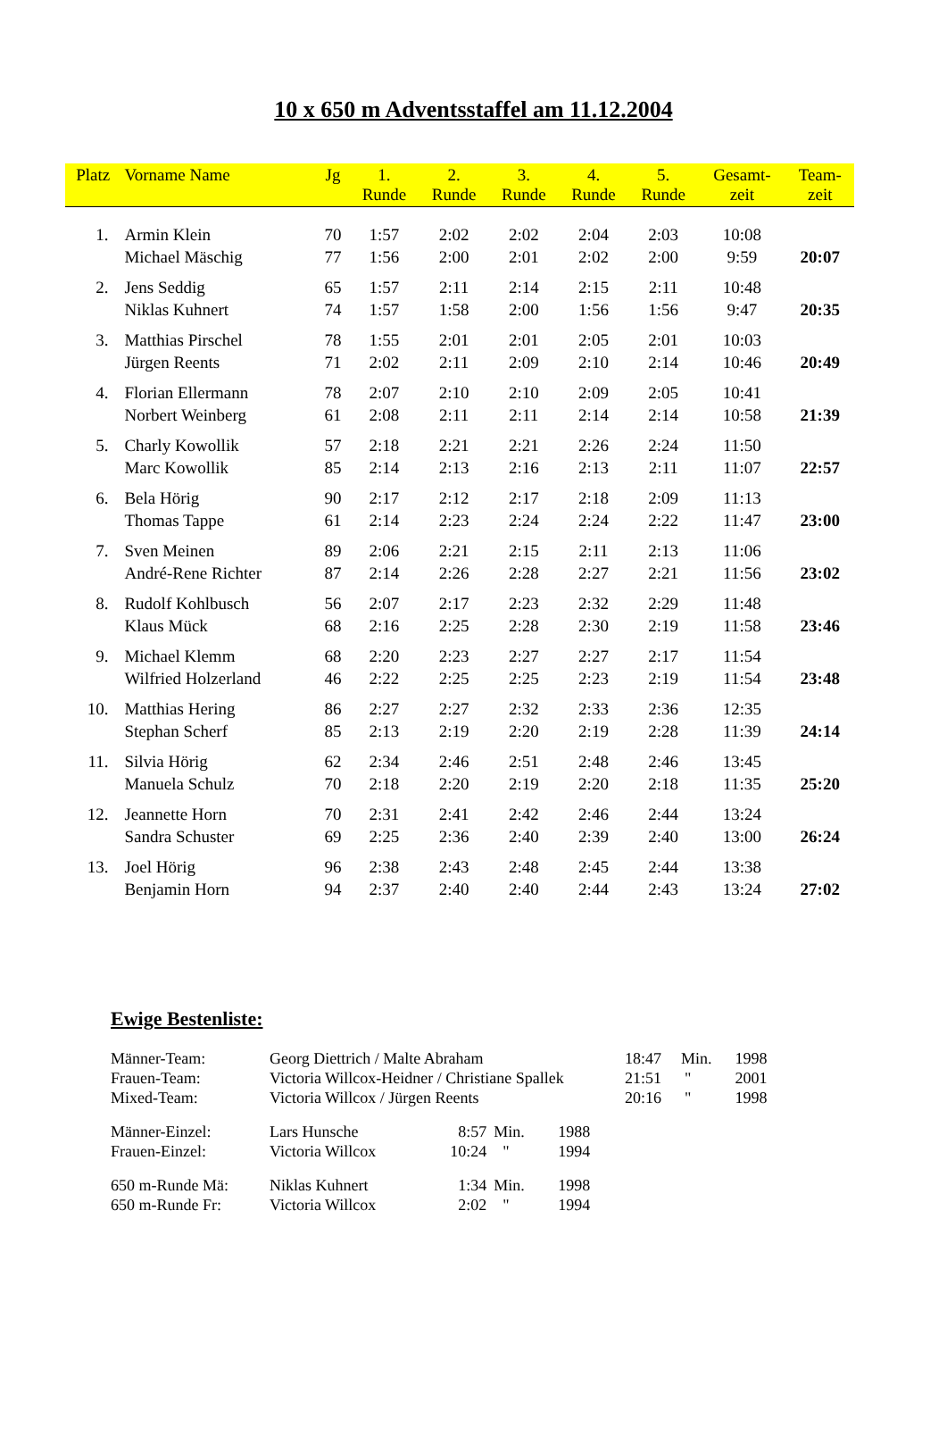10 x 650 m Adventsstaffel am 11.12.2004
| Platz | Vorname Name | Jg | 1. Runde | 2. Runde | 3. Runde | 4. Runde | 5. Runde | Gesamt- zeit | Team- zeit |
| --- | --- | --- | --- | --- | --- | --- | --- | --- | --- |
| 1. | Armin Klein | 70 | 1:57 | 2:02 | 2:02 | 2:04 | 2:03 | 10:08 | |
| | Michael Mäschig | 77 | 1:56 | 2:00 | 2:01 | 2:02 | 2:00 | 9:59 | 20:07 |
| 2. | Jens Seddig | 65 | 1:57 | 2:11 | 2:14 | 2:15 | 2:11 | 10:48 | |
| | Niklas Kuhnert | 74 | 1:57 | 1:58 | 2:00 | 1:56 | 1:56 | 9:47 | 20:35 |
| 3. | Matthias Pirschel | 78 | 1:55 | 2:01 | 2:01 | 2:05 | 2:01 | 10:03 | |
| | Jürgen Reents | 71 | 2:02 | 2:11 | 2:09 | 2:10 | 2:14 | 10:46 | 20:49 |
| 4. | Florian Ellermann | 78 | 2:07 | 2:10 | 2:10 | 2:09 | 2:05 | 10:41 | |
| | Norbert Weinberg | 61 | 2:08 | 2:11 | 2:11 | 2:14 | 2:14 | 10:58 | 21:39 |
| 5. | Charly Kowollik | 57 | 2:18 | 2:21 | 2:21 | 2:26 | 2:24 | 11:50 | |
| | Marc Kowollik | 85 | 2:14 | 2:13 | 2:16 | 2:13 | 2:11 | 11:07 | 22:57 |
| 6. | Bela Hörig | 90 | 2:17 | 2:12 | 2:17 | 2:18 | 2:09 | 11:13 | |
| | Thomas Tappe | 61 | 2:14 | 2:23 | 2:24 | 2:24 | 2:22 | 11:47 | 23:00 |
| 7. | Sven Meinen | 89 | 2:06 | 2:21 | 2:15 | 2:11 | 2:13 | 11:06 | |
| | André-Rene Richter | 87 | 2:14 | 2:26 | 2:28 | 2:27 | 2:21 | 11:56 | 23:02 |
| 8. | Rudolf Kohlbusch | 56 | 2:07 | 2:17 | 2:23 | 2:32 | 2:29 | 11:48 | |
| | Klaus Mück | 68 | 2:16 | 2:25 | 2:28 | 2:30 | 2:19 | 11:58 | 23:46 |
| 9. | Michael Klemm | 68 | 2:20 | 2:23 | 2:27 | 2:27 | 2:17 | 11:54 | |
| | Wilfried Holzerland | 46 | 2:22 | 2:25 | 2:25 | 2:23 | 2:19 | 11:54 | 23:48 |
| 10. | Matthias Hering | 86 | 2:27 | 2:27 | 2:32 | 2:33 | 2:36 | 12:35 | |
| | Stephan Scherf | 85 | 2:13 | 2:19 | 2:20 | 2:19 | 2:28 | 11:39 | 24:14 |
| 11. | Silvia Hörig | 62 | 2:34 | 2:46 | 2:51 | 2:48 | 2:46 | 13:45 | |
| | Manuela Schulz | 70 | 2:18 | 2:20 | 2:19 | 2:20 | 2:18 | 11:35 | 25:20 |
| 12. | Jeannette Horn | 70 | 2:31 | 2:41 | 2:42 | 2:46 | 2:44 | 13:24 | |
| | Sandra Schuster | 69 | 2:25 | 2:36 | 2:40 | 2:39 | 2:40 | 13:00 | 26:24 |
| 13. | Joel Hörig | 96 | 2:38 | 2:43 | 2:48 | 2:45 | 2:44 | 13:38 | |
| | Benjamin Horn | 94 | 2:37 | 2:40 | 2:40 | 2:44 | 2:43 | 13:24 | 27:02 |
Ewige Bestenliste:
| Männer-Team: | Georg Diettrich / Malte Abraham | | | | 18:47 | Min. | 1998 |
| Frauen-Team: | Victoria Willcox-Heidner / Christiane Spallek | | | | 21:51 | " | 2001 |
| Mixed-Team: | Victoria Willcox / Jürgen Reents | | | | 20:16 | " | 1998 |
| Männer-Einzel: | Lars Hunsche | 8:57 | Min. | 1988 | | | |
| Frauen-Einzel: | Victoria Willcox | 10:24 | " | 1994 | | | |
| 650 m-Runde Mä: | Niklas Kuhnert | 1:34 | Min. | 1998 | | | |
| 650 m-Runde Fr: | Victoria Willcox | 2:02 | " | 1994 | | | |